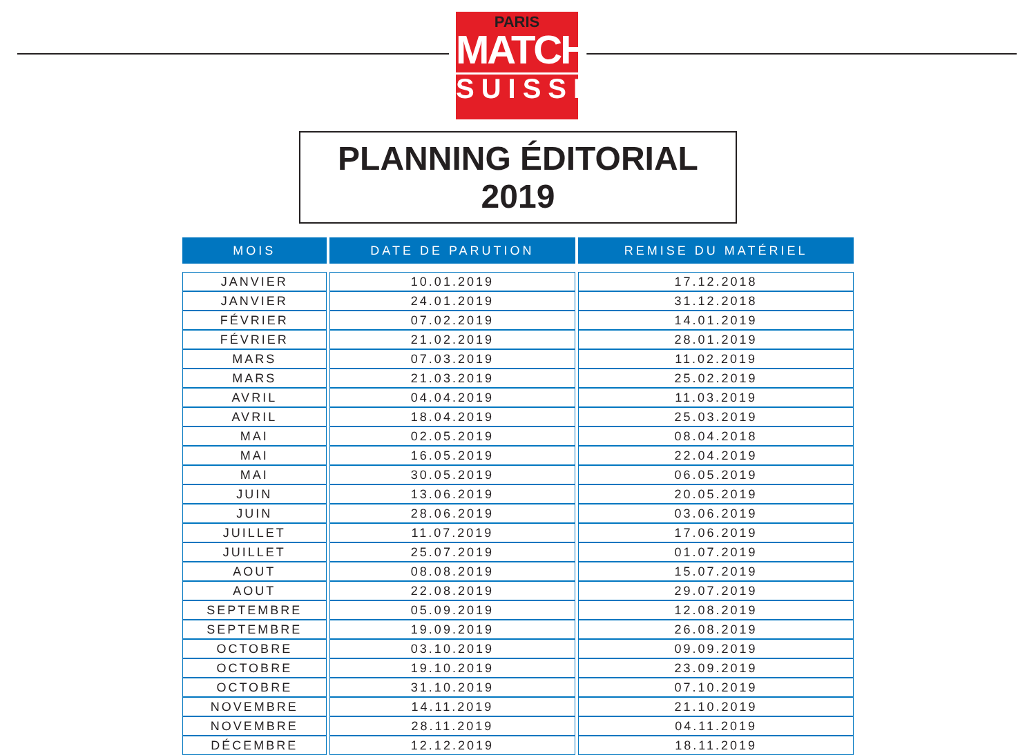PARIS
MATCH
SUISSE
PLANNING ÉDITORIAL 2019
| MOIS | DATE DE PARUTION | REMISE DU MATÉRIEL |
| --- | --- | --- |
| JANVIER | 10.01.2019 | 17.12.2018 |
| JANVIER | 24.01.2019 | 31.12.2018 |
| FÉVRIER | 07.02.2019 | 14.01.2019 |
| FÉVRIER | 21.02.2019 | 28.01.2019 |
| MARS | 07.03.2019 | 11.02.2019 |
| MARS | 21.03.2019 | 25.02.2019 |
| AVRIL | 04.04.2019 | 11.03.2019 |
| AVRIL | 18.04.2019 | 25.03.2019 |
| MAI | 02.05.2019 | 08.04.2018 |
| MAI | 16.05.2019 | 22.04.2019 |
| MAI | 30.05.2019 | 06.05.2019 |
| JUIN | 13.06.2019 | 20.05.2019 |
| JUIN | 28.06.2019 | 03.06.2019 |
| JUILLET | 11.07.2019 | 17.06.2019 |
| JUILLET | 25.07.2019 | 01.07.2019 |
| AOUT | 08.08.2019 | 15.07.2019 |
| AOUT | 22.08.2019 | 29.07.2019 |
| SEPTEMBRE | 05.09.2019 | 12.08.2019 |
| SEPTEMBRE | 19.09.2019 | 26.08.2019 |
| OCTOBRE | 03.10.2019 | 09.09.2019 |
| OCTOBRE | 19.10.2019 | 23.09.2019 |
| OCTOBRE | 31.10.2019 | 07.10.2019 |
| NOVEMBRE | 14.11.2019 | 21.10.2019 |
| NOVEMBRE | 28.11.2019 | 04.11.2019 |
| DÉCEMBRE | 12.12.2019 | 18.11.2019 |